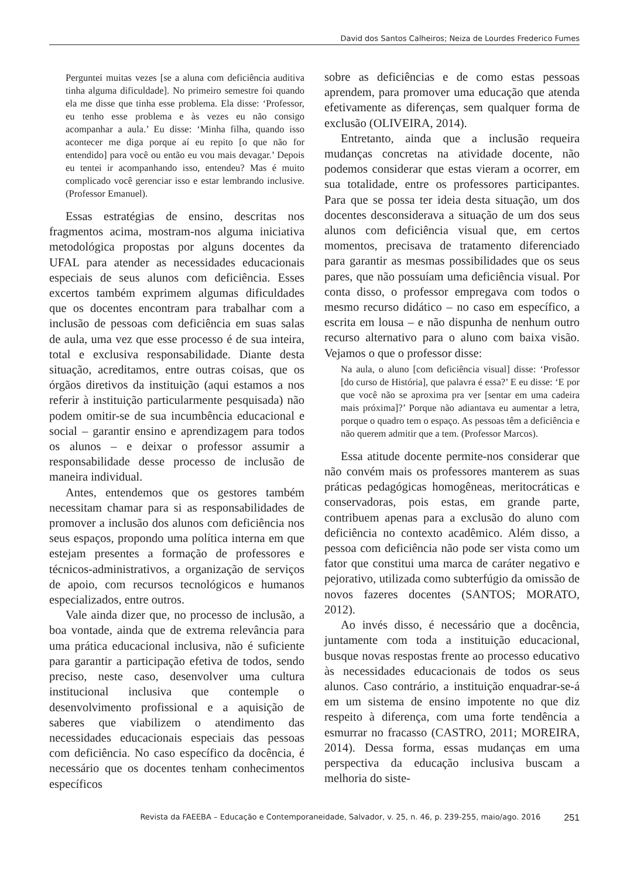David dos Santos Calheiros; Neiza de Lourdes Frederico Fumes
Perguntei muitas vezes [se a aluna com deficiência auditiva tinha alguma dificuldade]. No primeiro semestre foi quando ela me disse que tinha esse problema. Ela disse: ‘Professor, eu tenho esse problema e às vezes eu não consigo acompanhar a aula.’ Eu disse: ‘Minha filha, quando isso acontecer me diga porque aí eu repito [o que não for entendido] para você ou então eu vou mais devagar.’ Depois eu tentei ir acompanhando isso, entendeu? Mas é muito complicado você gerenciar isso e estar lembrando inclusive. (Professor Emanuel).
Essas estratégias de ensino, descritas nos fragmentos acima, mostram-nos alguma iniciativa metodológica propostas por alguns docentes da UFAL para atender as necessidades educacionais especiais de seus alunos com deficiência. Esses excertos também exprimem algumas dificuldades que os docentes encontram para trabalhar com a inclusão de pessoas com deficiência em suas salas de aula, uma vez que esse processo é de sua inteira, total e exclusiva responsabilidade. Diante desta situação, acreditamos, entre outras coisas, que os órgãos diretivos da instituição (aqui estamos a nos referir à instituição particularmente pesquisada) não podem omitir-se de sua incumbência educacional e social – garantir ensino e aprendizagem para todos os alunos – e deixar o professor assumir a responsabilidade desse processo de inclusão de maneira individual.
Antes, entendemos que os gestores também necessitam chamar para si as responsabilidades de promover a inclusão dos alunos com deficiência nos seus espaços, propondo uma política interna em que estejam presentes a formação de professores e técnicos-administrativos, a organização de serviços de apoio, com recursos tecnológicos e humanos especializados, entre outros.
Vale ainda dizer que, no processo de inclusão, a boa vontade, ainda que de extrema relevância para uma prática educacional inclusiva, não é suficiente para garantir a participação efetiva de todos, sendo preciso, neste caso, desenvolver uma cultura institucional inclusiva que contemple o desenvolvimento profissional e a aquisição de saberes que viabilizem o atendimento das necessidades educacionais especiais das pessoas com deficiência. No caso específico da docência, é necessário que os docentes tenham conhecimentos específicos
sobre as deficiências e de como estas pessoas aprendem, para promover uma educação que atenda efetivamente as diferenças, sem qualquer forma de exclusão (OLIVEIRA, 2014).
Entretanto, ainda que a inclusão requeira mudanças concretas na atividade docente, não podemos considerar que estas vieram a ocorrer, em sua totalidade, entre os professores participantes. Para que se possa ter ideia desta situação, um dos docentes desconsiderava a situação de um dos seus alunos com deficiência visual que, em certos momentos, precisava de tratamento diferenciado para garantir as mesmas possibilidades que os seus pares, que não possuíam uma deficiência visual. Por conta disso, o professor empregava com todos o mesmo recurso didático – no caso em específico, a escrita em lousa – e não dispunha de nenhum outro recurso alternativo para o aluno com baixa visão. Vejamos o que o professor disse:
Na aula, o aluno [com deficiência visual] disse: ‘Professor [do curso de História], que palavra é essa?’ E eu disse: ‘E por que você não se aproxima pra ver [sentar em uma cadeira mais próxima]?’ Porque não adiantava eu aumentar a letra, porque o quadro tem o espaço. As pessoas têm a deficiência e não querem admitir que a tem. (Professor Marcos).
Essa atitude docente permite-nos considerar que não convém mais os professores manterem as suas práticas pedagógicas homogêneas, meritocráticas e conservadoras, pois estas, em grande parte, contribuem apenas para a exclusão do aluno com deficiência no contexto acadêmico. Além disso, a pessoa com deficiência não pode ser vista como um fator que constitui uma marca de caráter negativo e pejorativo, utilizada como subterfúgio da omissão de novos fazeres docentes (SANTOS; MORATO, 2012).
Ao invés disso, é necessário que a docência, juntamente com toda a instituição educacional, busque novas respostas frente ao processo educativo às necessidades educacionais de todos os seus alunos. Caso contrário, a instituição enquadrar-se-á em um sistema de ensino impotente no que diz respeito à diferença, com uma forte tendência a esmurrar no fracasso (CASTRO, 2011; MOREIRA, 2014). Dessa forma, essas mudanças em uma perspectiva da educação inclusiva buscam a melhoria do siste-
Revista da FAEEBA – Educação e Contemporaneidade, Salvador, v. 25, n. 46, p. 239-255, maio/ago. 2016 251